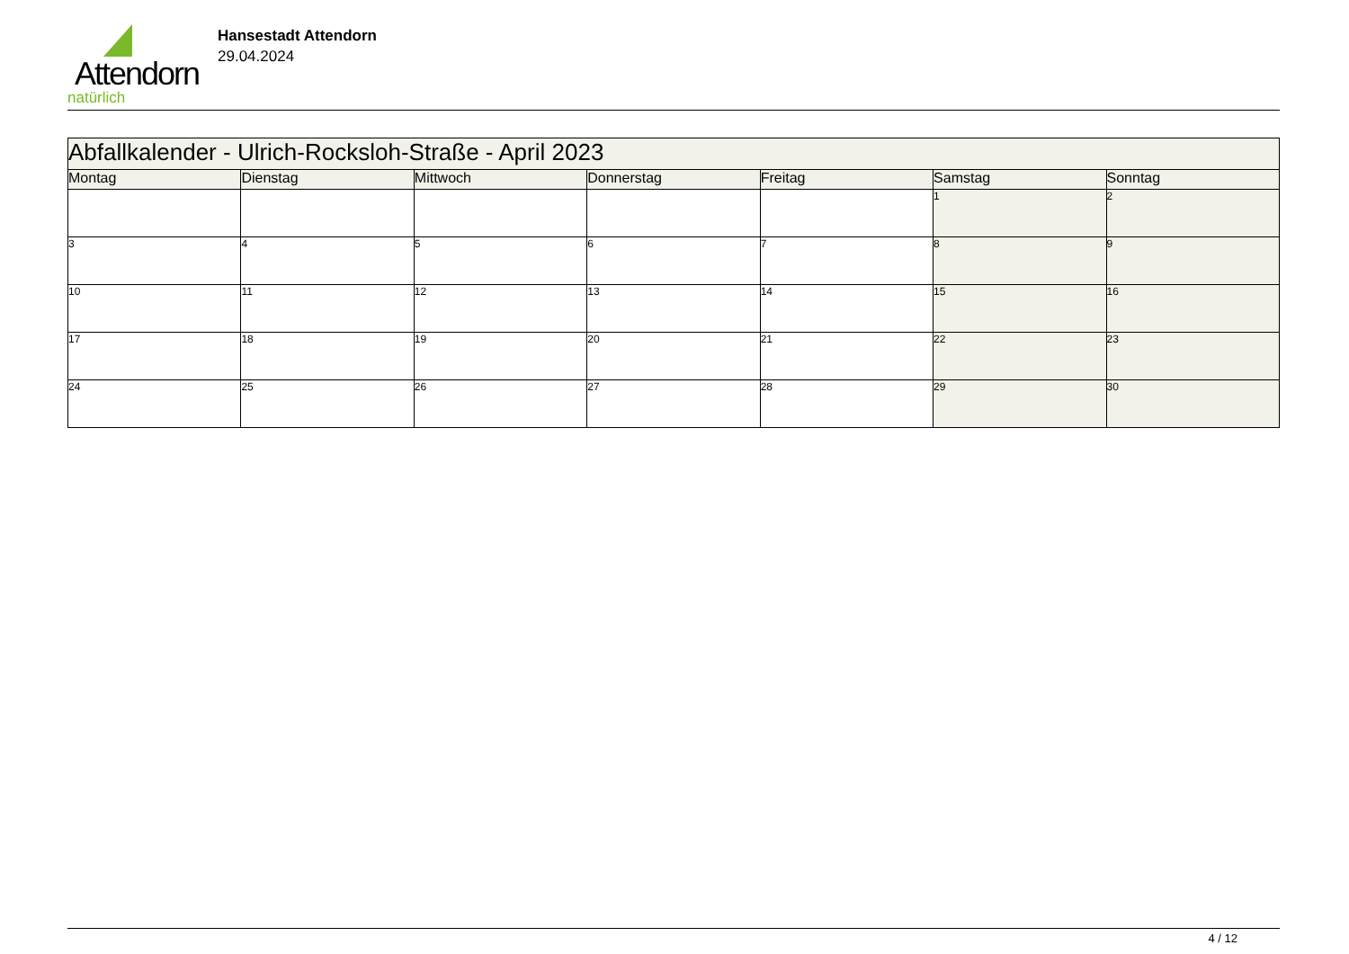Attendorn
natürlich
Hansestadt Attendorn
29.04.2024
| Abfallkalender - Ulrich-Rocksloh-Straße - April 2023 | | | | | | |
| Montag | Dienstag | Mittwoch | Donnerstag | Freitag | Samstag | Sonntag |
| | | | | | 1 | 2 |
| 3 | 4 | 5 | 6 | 7 | 8 | 9 |
| 10 | 11 | 12 | 13 | 14 | 15 | 16 |
| 17 | 18 | 19 | 20 | 21 | 22 | 23 |
| 24 | 25 | 26 | 27 | 28 | 29 | 30 |
4 / 12